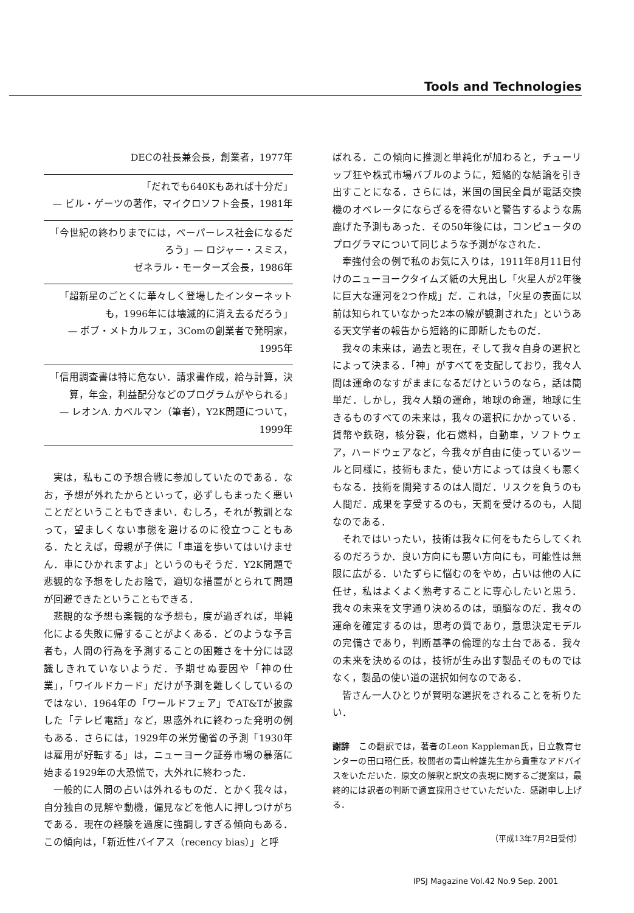Tools and Technologies
DECの社長兼会長，創業者，1977年
「だれでも640Kもあれば十分だ」
— ビル・ゲーツの著作，マイクロソフト会長，1981年
「今世紀の終わりまでには，ペーパーレス社会になるだろう」— ロジャー・スミス，
ゼネラル・モーターズ会長，1986年
「超新星のごとくに華々しく登場したインターネットも，1996年には壊滅的に消え去るだろう」
— ボブ・メトカルフェ，3Comの創業者で発明家，
1995年
「信用調査書は特に危ない．請求書作成，給与計算，決算，年金，利益配分などのプログラムがやられる」
— レオンA. カペルマン（筆者），Y2K問題について，
1999年
実は，私もこの予想合戦に参加していたのである．なお，予想が外れたからといって，必ずしもまったく悪いことだということもできまい．むしろ，それが教訓となって，望ましくない事態を避けるのに役立つこともある．たとえば，母親が子供に「車道を歩いてはいけません．車にひかれますよ」というのもそうだ．Y2K問題で悲観的な予想をしたお陰で，適切な措置がとられて問題が回避できたということもできる．
悲観的な予想も楽観的な予想も，度が過ぎれば，単純化による失敗に帰することがよくある．どのような予言者も，人間の行為を予測することの困難さを十分には認識しきれていないようだ．予期せぬ要因や「神の仕業」，「ワイルドカード」だけが予測を難しくしているのではない．1964年の「ワールドフェア」でAT&Tが披露した「テレビ電話」など，思惑外れに終わった発明の例もある．さらには，1929年の米労働省の予測「1930年は雇用が好転する」は，ニューヨーク証券市場の暴落に始まる1929年の大恐慌で，大外れに終わった．
一般的に人間の占いは外れるものだ．とかく我々は，自分独自の見解や動機，偏見などを他人に押しつけがちである．現在の経験を過度に強調しすぎる傾向もある．この傾向は，「新近性バイアス（recency bias）」と呼
ばれる．この傾向に推測と単純化が加わると，チューリップ狂や株式市場バブルのように，短絡的な結論を引き出すことになる．さらには，米国の国民全員が電話交換機のオペレータにならざるを得ないと警告するような馬鹿げた予測もあった．その50年後には，コンピュータのプログラマについて同じような予測がなされた．
牽強付会の例で私のお気に入りは，1911年8月11日付けのニューヨークタイムズ紙の大見出し「火星人が2年後に巨大な運河を2つ作成」だ．これは，「火星の表面に以前は知られていなかった2本の線が観測された」というある天文学者の報告から短絡的に即断したものだ．
我々の未来は，過去と現在，そして我々自身の選択とによって決まる．「神」がすべてを支配しており，我々人間は運命のなすがままになるだけというのなら，話は簡単だ．しかし，我々人類の運命，地球の命運，地球に生きるものすべての未来は，我々の選択にかかっている．貨幣や鉄砲，核分裂，化石燃料，自動車，ソフトウェア，ハードウェアなど，今我々が自由に使っているツールと同様に，技術もまた，使い方によっては良くも悪くもなる．技術を開発するのは人間だ．リスクを負うのも人間だ．成果を享受するのも，天罰を受けるのも，人間なのである．
それではいったい，技術は我々に何をもたらしてくれるのだろうか．良い方向にも悪い方向にも，可能性は無限に広がる．いたずらに悩むのをやめ，占いは他の人に任せ，私はよくよく熟考することに専心したいと思う．我々の未来を文字通り決めるのは，頭脳なのだ．我々の運命を確定するのは，思考の質であり，意思決定モデルの完備さであり，判断基準の倫理的な土台である．我々の未来を決めるのは，技術が生み出す製品そのものではなく，製品の使い道の選択如何なのである．
皆さん一人ひとりが賢明な選択をされることを祈りたい．
謝辞　この翻訳では，著者のLeon Kappleman氏，日立教育センターの田口昭仁氏，校閲者の青山幹雄先生から貴重なアドバイスをいただいた．原文の解釈と訳文の表現に関するご提案は，最終的には訳者の判断で適宜採用させていただいた．感謝申し上げる．
（平成13年7月2日受付）
IPSJ Magazine Vol.42 No.9 Sep. 2001